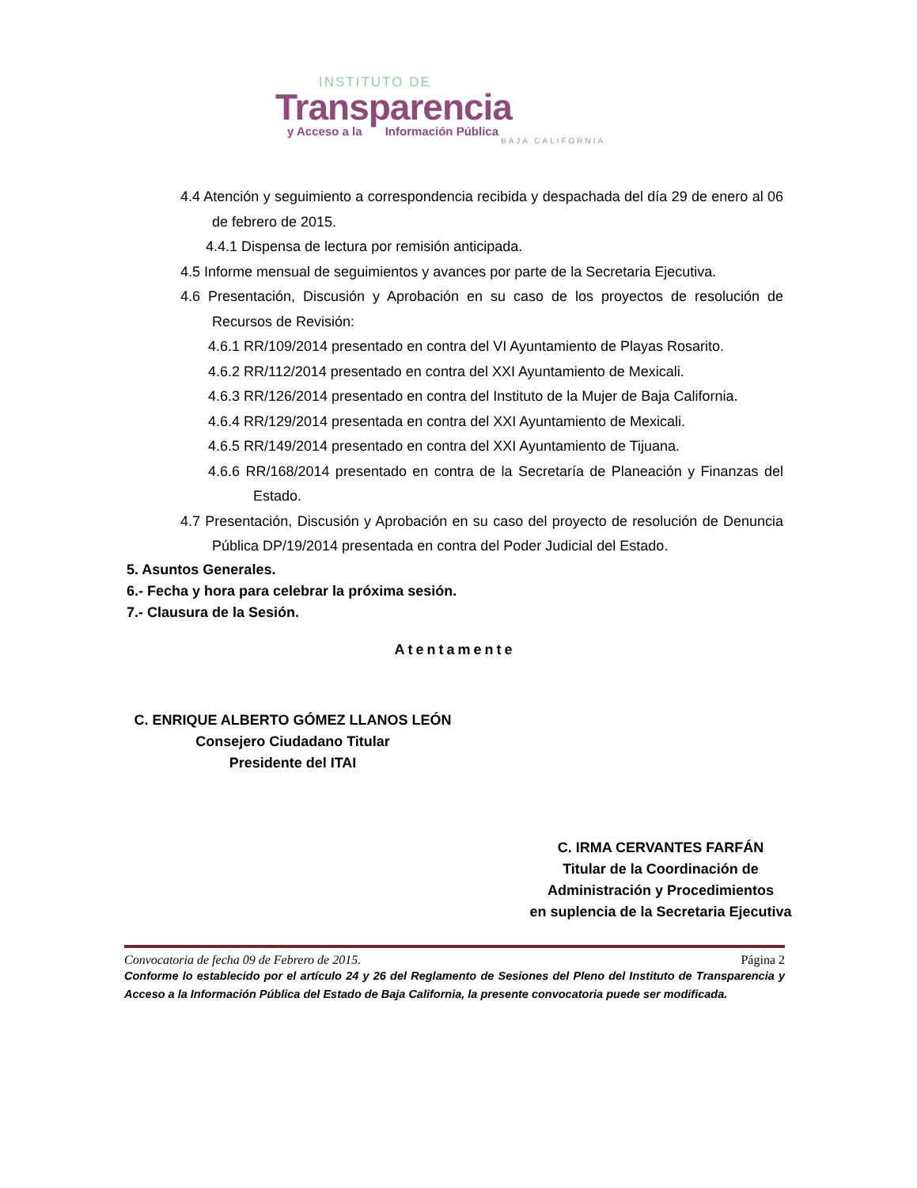INSTITUTO DE
Transparencia
y Acceso a la Información Pública
BAJA CALIFORNIA
4.4 Atención y seguimiento a correspondencia recibida y despachada del día 29 de enero al 06 de febrero de 2015.
4.4.1 Dispensa de lectura por remisión anticipada.
4.5 Informe mensual de seguimientos y avances por parte de la Secretaria Ejecutiva.
4.6 Presentación, Discusión y Aprobación en su caso de los proyectos de resolución de Recursos de Revisión:
4.6.1 RR/109/2014 presentado en contra del VI Ayuntamiento de Playas Rosarito.
4.6.2 RR/112/2014 presentado en contra del XXI Ayuntamiento de Mexicali.
4.6.3 RR/126/2014 presentado en contra del Instituto de la Mujer de Baja California.
4.6.4 RR/129/2014 presentada en contra del XXI Ayuntamiento de Mexicali.
4.6.5 RR/149/2014 presentado en contra del XXI Ayuntamiento de Tijuana.
4.6.6 RR/168/2014 presentado en contra de la Secretaría de Planeación y Finanzas del Estado.
4.7 Presentación, Discusión y Aprobación en su caso del proyecto de resolución de Denuncia Pública DP/19/2014 presentada en contra del Poder Judicial del Estado.
5. Asuntos Generales.
6.- Fecha y hora para celebrar la próxima sesión.
7.- Clausura de la Sesión.
Atentamente
C. ENRIQUE ALBERTO GÓMEZ LLANOS LEÓN
Consejero Ciudadano Titular
Presidente del ITAI
C. IRMA CERVANTES FARFÁN
Titular de la Coordinación de
Administración y Procedimientos
en suplencia de la Secretaria Ejecutiva
Convocatoria de fecha 09 de Febrero de 2015. Página 2
Conforme lo establecido por el artículo 24 y 26 del Reglamento de Sesiones del Pleno del Instituto de Transparencia y Acceso a la Información Pública del Estado de Baja California, la presente convocatoria puede ser modificada.